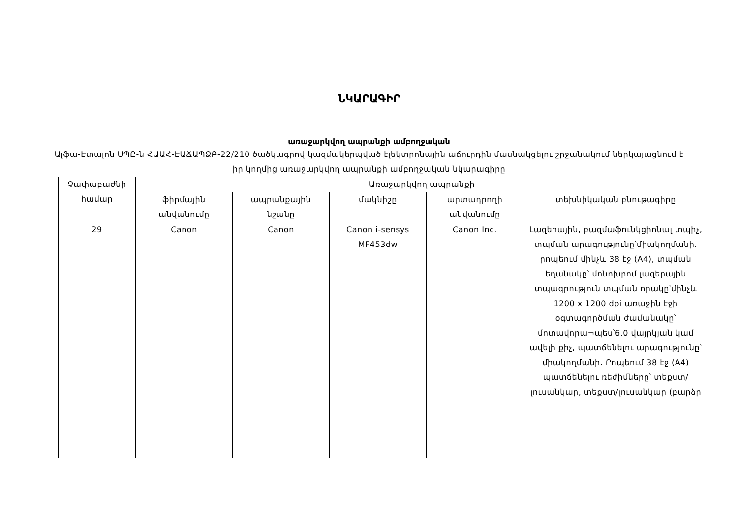ՆԿԱՐԱԳԻՐ
առաջարկվող ապրանքի ամբողջական
Ալֆա-Էտալոն ՍՊԸ-ն ՀԱԱՀ-ԷԱՃԱՊՁԲ-22/210 ծածկագրով կազմակերպված էլեկտրոնային աճուրդին մասնակցելու շրջանակում ներկայացնում է իր կողմից առաջարկվող ապրանքի ամբողջական նկարագիրը
| Չափաբաժնի համար | Առաջարկվող ապրանքի | | | | |
| --- | --- | --- | --- | --- | --- |
| | ֆիրմային անվանումը | ապրանքային նշանը | մակնիշը | արտադրողի անվանումը | տեխնիկական բնութագիրը |
| 29 | Canon | Canon | Canon i-sensys MF453dw | Canon Inc. | Լազերային, բազմաֆունկցիոնալ տպիչ, տպման արագությունը՝միակողմանի. րոպեում մինչև 38 էջ (A4), տպման եղանակը՝ մոնոխրոմ լազերային տպագրություն տպման որակը՝մինչև 1200 x 1200 dpi առաջին էջի օգտագործման ժամանակը՝ մոտավորա¬պես՝6.0 վայրկյան կամ ավելի քիչ, պատճենելու արագությունը՝ միակողմանի. Րոպեում 38 էջ (A4) պատճենելու ռեժիմները՝ տեքստ/լուսանկար, տեքստ/լուսանկար (բարձր |